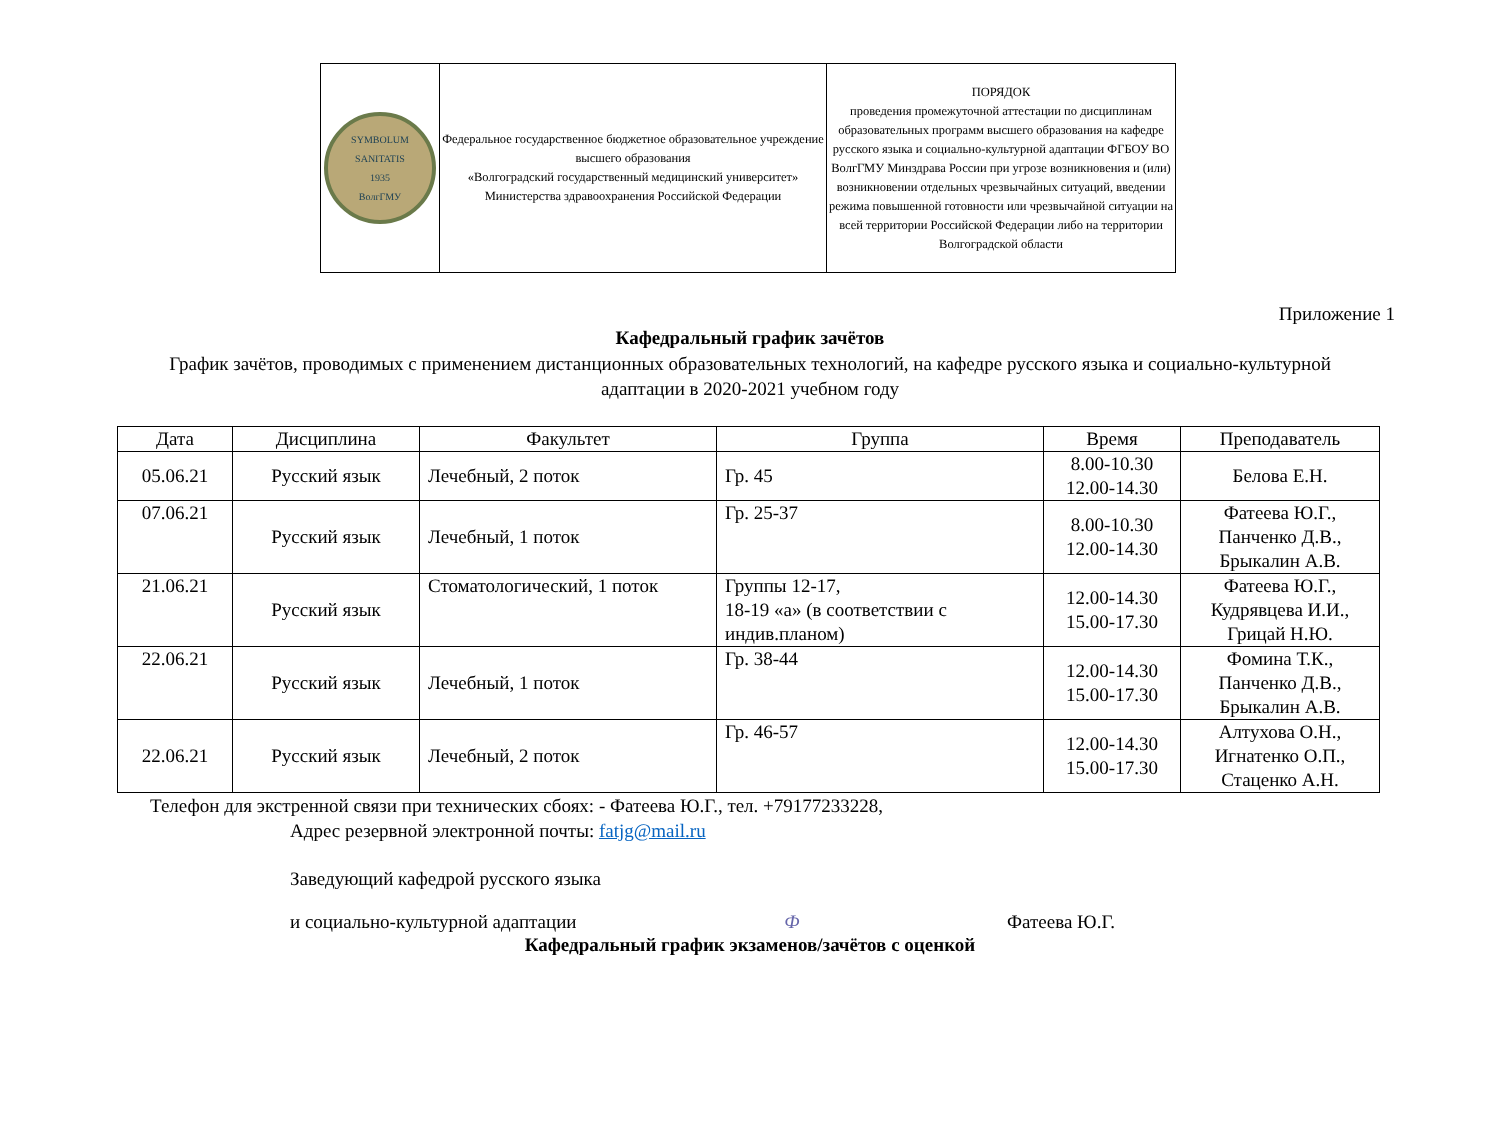| SYMBOLUM SANITATIS 1935 ВолгГМУ | Федеральное государственное бюджетное образовательное учреждение высшего образования «Волгоградский государственный медицинский университет» Министерства здравоохранения Российской Федерации | ПОРЯДОК проведения промежуточной аттестации по дисциплинам образовательных программ высшего образования на кафедре русского языка и социально-культурной адаптации ФГБОУ ВО ВолгГМУ Минздрава России при угрозе возникновения и (или) возникновении отдельных чрезвычайных ситуаций, введении режима повышенной готовности или чрезвычайной ситуации на всей территории Российской Федерации либо на территории Волгоградской области |
Приложение 1
Кафедральный график зачётов
График зачётов, проводимых с применением дистанционных образовательных технологий, на кафедре русского языка и социально-культурной адаптации в 2020-2021 учебном году
| Дата | Дисциплина | Факультет | Группа | Время | Преподаватель |
| --- | --- | --- | --- | --- | --- |
| 05.06.21 | Русский язык | Лечебный, 2 поток | Гр. 45 | 8.00-10.30 12.00-14.30 | Белова Е.Н. |
| 07.06.21 | Русский язык | Лечебный, 1 поток | Гр. 25-37 | 8.00-10.30 12.00-14.30 | Фатеева Ю.Г., Панченко Д.В., Брыкалин А.В. |
| 21.06.21 | Русский язык | Стоматологический, 1 поток | Группы 12-17, 18-19 «а» (в соответствии с индив.планом) | 12.00-14.30 15.00-17.30 | Фатеева Ю.Г., Кудрявцева И.И., Грицай Н.Ю. |
| 22.06.21 | Русский язык | Лечебный, 1 поток | Гр. 38-44 | 12.00-14.30 15.00-17.30 | Фомина Т.К., Панченко Д.В., Брыкалин А.В. |
| 22.06.21 | Русский язык | Лечебный, 2 поток | Гр. 46-57 | 12.00-14.30 15.00-17.30 | Алтухова О.Н., Игнатенко О.П., Стаценко А.Н. |
Телефон для экстренной связи при технических сбоях: - Фатеева Ю.Г., тел. +79177233228,
Адрес резервной электронной почты: fatjg@mail.ru
Заведующий кафедрой русского языка
и социально-культурной адаптации Ф Фатеева Ю.Г.
Кафедральный график экзаменов/зачётов с оценкой